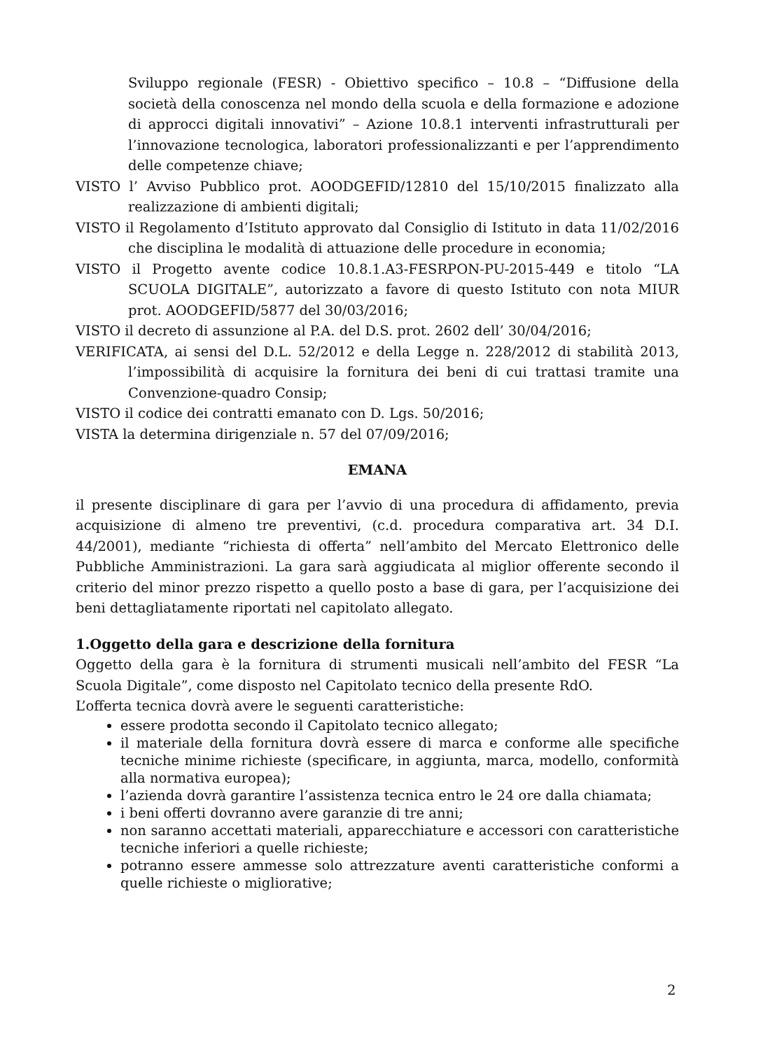Sviluppo regionale (FESR) - Obiettivo specifico – 10.8 – “Diffusione della società della conoscenza nel mondo della scuola e della formazione e adozione di approcci digitali innovativi” – Azione 10.8.1 interventi infrastrutturali per l’innovazione tecnologica, laboratori professionalizzanti e per l’apprendimento delle competenze chiave;
VISTO l’ Avviso Pubblico prot. AOODGEFID/12810 del 15/10/2015 finalizzato alla realizzazione di ambienti digitali;
VISTO il Regolamento d’Istituto approvato dal Consiglio di Istituto in data 11/02/2016 che disciplina le modalità di attuazione delle procedure in economia;
VISTO il Progetto avente codice 10.8.1.A3-FESRPON-PU-2015-449 e titolo “LA SCUOLA DIGITALE”, autorizzato a favore di questo Istituto con nota MIUR prot. AOODGEFID/5877 del 30/03/2016;
VISTO il decreto di assunzione al P.A. del D.S. prot. 2602 dell’ 30/04/2016;
VERIFICATA, ai sensi del D.L. 52/2012 e della Legge n. 228/2012 di stabilità 2013, l’impossibilità di acquisire la fornitura dei beni di cui trattasi tramite una Convenzione-quadro Consip;
VISTO il codice dei contratti emanato con D. Lgs. 50/2016;
VISTA la determina dirigenziale n. 57 del 07/09/2016;
EMANA
il presente disciplinare di gara per l’avvio di una procedura di affidamento, previa acquisizione di almeno tre preventivi, (c.d. procedura comparativa art. 34 D.I. 44/2001), mediante “richiesta di offerta” nell’ambito del Mercato Elettronico delle Pubbliche Amministrazioni. La gara sarà aggiudicata al miglior offerente secondo il criterio del minor prezzo rispetto a quello posto a base di gara, per l’acquisizione dei beni dettagliatamente riportati nel capitolato allegato.
1.Oggetto della gara e descrizione della fornitura
Oggetto della gara è la fornitura di strumenti musicali nell’ambito del FESR “La Scuola Digitale”, come disposto nel Capitolato tecnico della presente RdO.
L’offerta tecnica dovrà avere le seguenti caratteristiche:
essere prodotta secondo il Capitolato tecnico allegato;
il materiale della fornitura dovrà essere di marca e conforme alle specifiche tecniche minime richieste (specificare, in aggiunta, marca, modello, conformità alla normativa europea);
l’azienda dovrà garantire l’assistenza tecnica entro le 24 ore dalla chiamata;
i beni offerti dovranno avere garanzie di tre anni;
non saranno accettati materiali, apparecchiature e accessori con caratteristiche tecniche inferiori a quelle richieste;
potranno essere ammesse solo attrezzature aventi caratteristiche conformi a quelle richieste o migliorative;
2